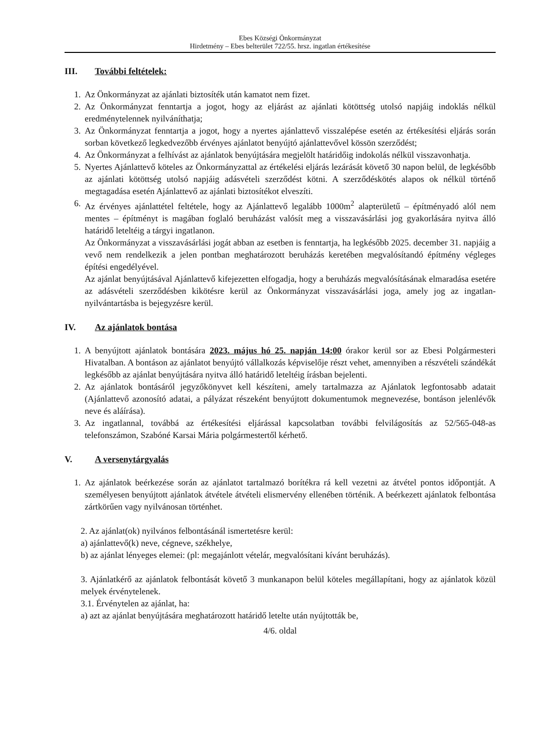Ebes Községi Önkormányzat
Hirdetmény – Ebes belterület 722/55. hrsz. ingatlan értékesítése
III. További feltételek:
1. Az Önkormányzat az ajánlati biztosíték után kamatot nem fizet.
2. Az Önkormányzat fenntartja a jogot, hogy az eljárást az ajánlati kötöttség utolsó napjáig indoklás nélkül eredménytelennek nyilváníthatja;
3. Az Önkormányzat fenntartja a jogot, hogy a nyertes ajánlattevő visszalépése esetén az értékesítési eljárás során sorban következő legkedvezőbb érvényes ajánlatot benyújtó ajánlattevővel kössön szerződést;
4. Az Önkormányzat a felhívást az ajánlatok benyújtására megjelölt határidőig indokolás nélkül visszavonhatja.
5. Nyertes Ajánlattevő köteles az Önkormányzattal az értékelési eljárás lezárását követő 30 napon belül, de legkésőbb az ajánlati kötöttség utolsó napjáig adásvételi szerződést kötni. A szerződéskötés alapos ok nélkül történő megtagadása esetén Ajánlattevő az ajánlati biztosítékot elveszíti.
6. Az érvényes ajánlattétel feltétele, hogy az Ajánlattevő legalább 1000m<sup>2</sup> alapterületű – építményadó alól nem mentes – építményt is magában foglaló beruházást valósít meg a visszavásárlási jog gyakorlására nyitva álló határidő leteltéig a tárgyi ingatlanon.
Az Önkormányzat a visszavásárlási jogát abban az esetben is fenntartja, ha legkésőbb 2025. december 31. napjáig a vevő nem rendelkezik a jelen pontban meghatározott beruházás keretében megvalósítandó építmény végleges építési engedélyével.
Az ajánlat benyújtásával Ajánlattevő kifejezetten elfogadja, hogy a beruházás megvalósításának elmaradása esetére az adásvételi szerződésben kikötésre kerül az Önkormányzat visszavásárlási joga, amely jog az ingatlan-nyilvántartásba is bejegyzésre kerül.
IV. Az ajánlatok bontása
1. A benyújtott ajánlatok bontására 2023. május hó 25. napján 14:00 órakor kerül sor az Ebesi Polgármesteri Hivatalban. A bontáson az ajánlatot benyújtó vállalkozás képviselője részt vehet, amennyiben a részvételi szándékát legkésőbb az ajánlat benyújtására nyitva álló határidő leteltéig írásban bejelenti.
2. Az ajánlatok bontásáról jegyzőkönyvet kell készíteni, amely tartalmazza az Ajánlatok legfontosabb adatait (Ajánlattevő azonosító adatai, a pályázat részeként benyújtott dokumentumok megnevezése, bontáson jelenlévők neve és aláírása).
3. Az ingatlannal, továbbá az értékesítési eljárással kapcsolatban további felvilágosítás az 52/565-048-as telefonszámon, Szabóné Karsai Mária polgármestertől kérhető.
V. A versenytárgyalás
1. Az ajánlatok beérkezése során az ajánlatot tartalmazó borítékra rá kell vezetni az átvétel pontos időpontját. A személyesen benyújtott ajánlatok átvétele átvételi elismervény ellenében történik. A beérkezett ajánlatok felbontása zártkörűen vagy nyilvánosan történhet.
2. Az ajánlat(ok) nyilvános felbontásánál ismertetésre kerül:
a) ajánlattevő(k) neve, cégneve, székhelye,
b) az ajánlat lényeges elemei: (pl: megajánlott vételár, megvalósítani kívánt beruházás).
3. Ajánlatkérő az ajánlatok felbontását követő 3 munkanapon belül köteles megállapítani, hogy az ajánlatok közül melyek érvénytelenek.
3.1. Érvénytelen az ajánlat, ha:
a) azt az ajánlat benyújtására meghatározott határidő letelte után nyújtották be,
4/6. oldal